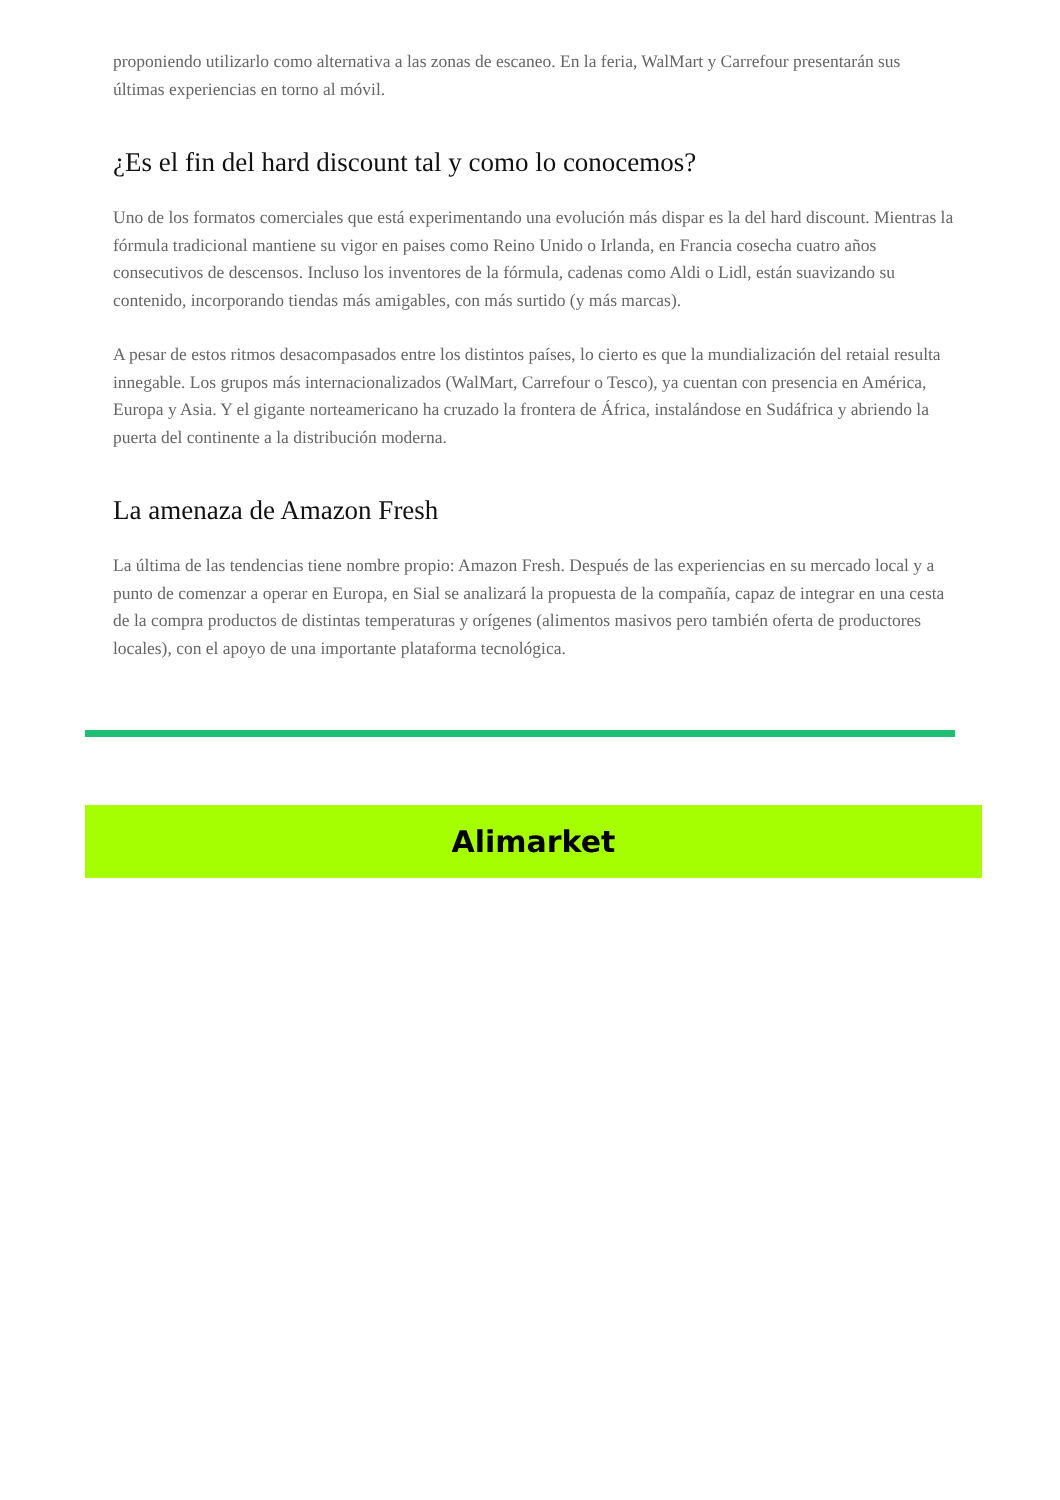proponiendo utilizarlo como alternativa a las zonas de escaneo. En la feria, WalMart y Carrefour presentarán sus últimas experiencias en torno al móvil.
¿Es el fin del hard discount tal y como lo conocemos?
Uno de los formatos comerciales que está experimentando una evolución más dispar es la del hard discount. Mientras la fórmula tradicional mantiene su vigor en paises como Reino Unido o Irlanda, en Francia cosecha cuatro años consecutivos de descensos. Incluso los inventores de la fórmula, cadenas como Aldi o Lidl, están suavizando su contenido, incorporando tiendas más amigables, con más surtido (y más marcas).
A pesar de estos ritmos desacompasados entre los distintos países, lo cierto es que la mundialización del retaial resulta innegable. Los grupos más internacionalizados (WalMart, Carrefour o Tesco), ya cuentan con presencia en América, Europa y Asia. Y el gigante norteamericano ha cruzado la frontera de África, instalándose en Sudáfrica y abriendo la puerta del continente a la distribución moderna.
La amenaza de Amazon Fresh
La última de las tendencias tiene nombre propio: Amazon Fresh. Después de las experiencias en su mercado local y a punto de comenzar a operar en Europa, en Sial se analizará la propuesta de la compañía, capaz de integrar en una cesta de la compra productos de distintas temperaturas y orígenes (alimentos masivos pero también oferta de productores locales), con el apoyo de una importante plataforma tecnológica.
Alimarket